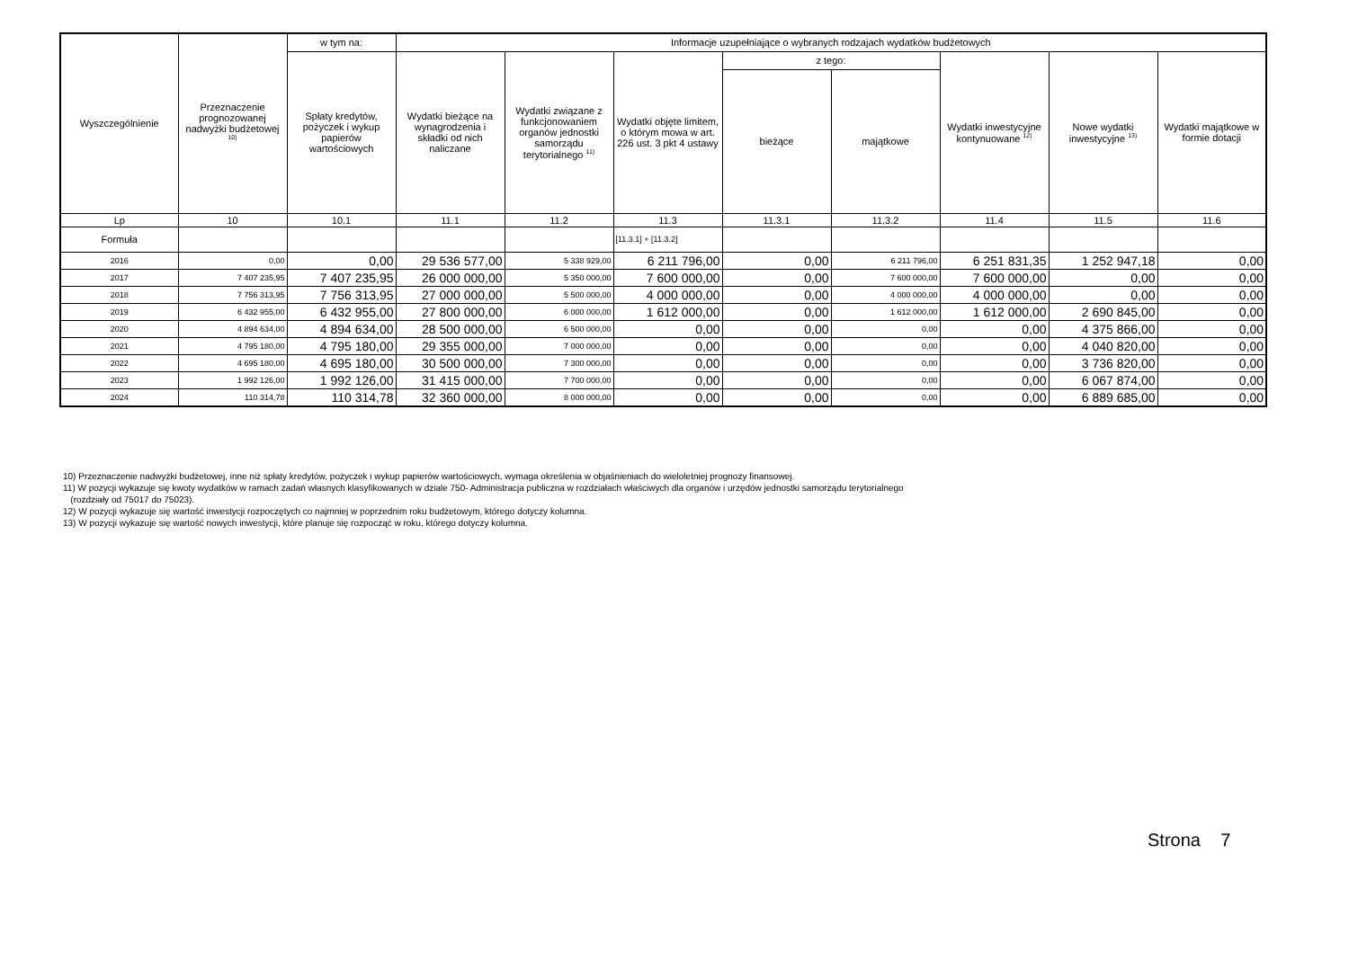| Wyszczególnienie | Przeznaczenie prognozowanej nadwyżki budżetowej <sup>10)</sup> | w tym na: | Informacje uzupełniające o wybranych rodzajach wydatków budżetowych | | | | | | | |
| --- | --- | --- | --- | --- | --- | --- | --- | --- | --- | --- |
| | | Spłaty kredytów, pożyczek i wykup papierów wartościowych | Wydatki bieżące na wynagrodzenia i składki od nich naliczane | Wydatki związane z funkcjonowaniem organów jednostki samorządu terytorialnego <sup>11)</sup> | Wydatki objęte limitem, o którym mowa w art. 226 ust. 3 pkt 4 ustawy | z tego: | | Wydatki inwestycyjne kontynuowane <sup>12)</sup> | Nowe wydatki inwestycyjne <sup>13)</sup> | Wydatki majątkowe w formie dotacji |
| | | | | | | bieżące | majątkowe | | | |
| Lp | 10 | 10.1 | 11.1 | 11.2 | 11.3 | 11.3.1 | 11.3.2 | 11.4 | 11.5 | 11.6 |
| Formuła | | | | | [11.3.1] + [11.3.2] | | | | | |
| 2016 | 0,00 | 0,00 | 29 536 577,00 | 5 338 929,00 | 6 211 796,00 | 0,00 | 6 211 796,00 | 6 251 831,35 | 1 252 947,18 | 0,00 |
| 2017 | 7 407 235,95 | 7 407 235,95 | 26 000 000,00 | 5 350 000,00 | 7 600 000,00 | 0,00 | 7 600 000,00 | 7 600 000,00 | 0,00 | 0,00 |
| 2018 | 7 756 313,95 | 7 756 313,95 | 27 000 000,00 | 5 500 000,00 | 4 000 000,00 | 0,00 | 4 000 000,00 | 4 000 000,00 | 0,00 | 0,00 |
| 2019 | 6 432 955,00 | 6 432 955,00 | 27 800 000,00 | 6 000 000,00 | 1 612 000,00 | 0,00 | 1 612 000,00 | 1 612 000,00 | 2 690 845,00 | 0,00 |
| 2020 | 4 894 634,00 | 4 894 634,00 | 28 500 000,00 | 6 500 000,00 | 0,00 | 0,00 | 0,00 | 0,00 | 4 375 866,00 | 0,00 |
| 2021 | 4 795 180,00 | 4 795 180,00 | 29 355 000,00 | 7 000 000,00 | 0,00 | 0,00 | 0,00 | 0,00 | 4 040 820,00 | 0,00 |
| 2022 | 4 695 180,00 | 4 695 180,00 | 30 500 000,00 | 7 300 000,00 | 0,00 | 0,00 | 0,00 | 0,00 | 3 736 820,00 | 0,00 |
| 2023 | 1 992 126,00 | 1 992 126,00 | 31 415 000,00 | 7 700 000,00 | 0,00 | 0,00 | 0,00 | 0,00 | 6 067 874,00 | 0,00 |
| 2024 | 110 314,78 | 110 314,78 | 32 360 000,00 | 8 000 000,00 | 0,00 | 0,00 | 0,00 | 0,00 | 6 889 685,00 | 0,00 |
10) Przeznaczenie nadwyżki budżetowej, inne niż spłaty kredytów, pożyczek i wykup papierów wartościowych, wymaga określenia w objaśnieniach do wieloletniej prognozy finansowej.
11) W pozycji wykazuje się kwoty wydatków w ramach zadań własnych klasyfikowanych w dziale 750- Administracja publiczna w rozdziałach właściwych dla organów i urzędów jednostki samorządu terytorialnego
(rozdziały od 75017 do 75023).
12) W pozycji wykazuje się wartość inwestycji rozpoczętych co najmniej w poprzednim roku budżetowym, którego dotyczy kolumna.
13) W pozycji wykazuje się wartość nowych inwestycji, które planuje się rozpocząć w roku, którego dotyczy kolumna.
Strona 7